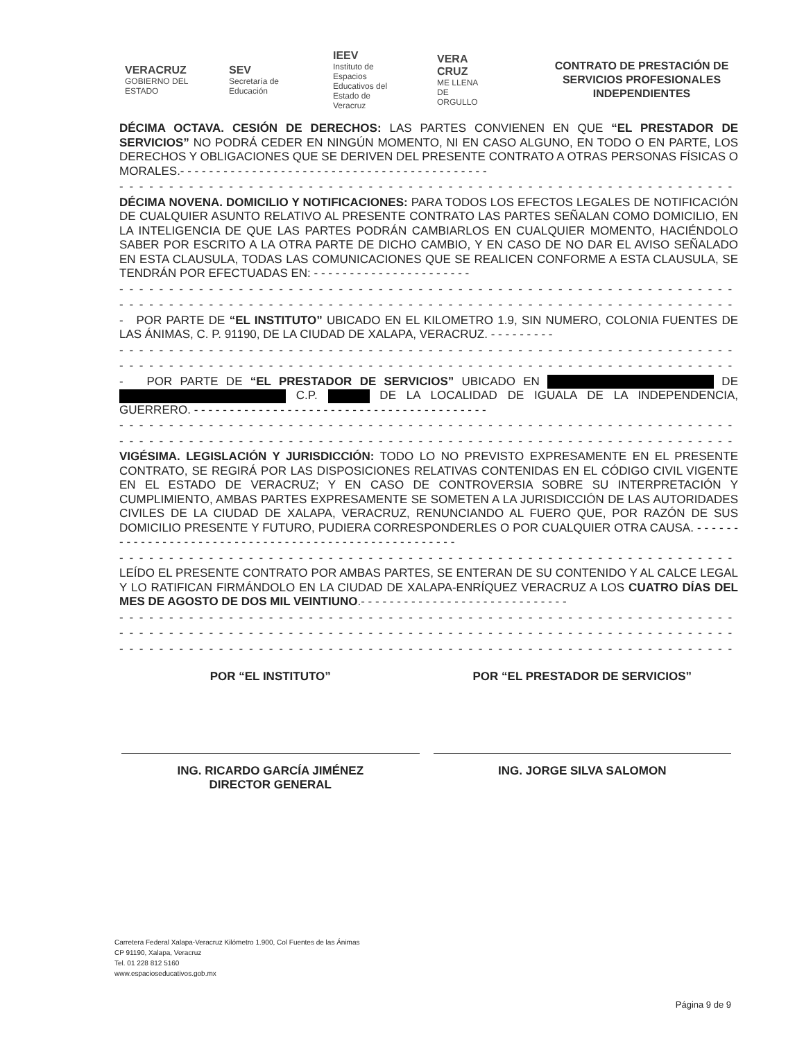VERACRUZ
GOBIERNO DEL ESTADO
SEV
Secretaría de Educación
IEEV
Instituto de Espacios Educativos del Estado de Veracruz
VERA CRUZ
ME LLENA DE ORGULLO
CONTRATO DE PRESTACIÓN DE SERVICIOS PROFESIONALES INDEPENDIENTES
DÉCIMA OCTAVA. CESIÓN DE DERECHOS: LAS PARTES CONVIENEN EN QUE “EL PRESTADOR DE SERVICIOS” NO PODRÁ CEDER EN NINGÚN MOMENTO, NI EN CASO ALGUNO, EN TODO O EN PARTE, LOS DERECHOS Y OBLIGACIONES QUE SE DERIVEN DEL PRESENTE CONTRATO A OTRAS PERSONAS FÍSICAS O MORALES.- - - - - - - - - - - - - - - - - - - - - - - - - - - - - - - - - - - - - - - - - - -
- - - - - - - - - - - - - - - - - - - - - - - - - - - - - - - - - - - - - - - - - - - - - - - - - - - - - - - - - - - - - - - - - - - - - - - - - - -
DÉCIMA NOVENA. DOMICILIO Y NOTIFICACIONES: PARA TODOS LOS EFECTOS LEGALES DE NOTIFICACIÓN DE CUALQUIER ASUNTO RELATIVO AL PRESENTE CONTRATO LAS PARTES SEÑALAN COMO DOMICILIO, EN LA INTELIGENCIA DE QUE LAS PARTES PODRÁN CAMBIARLOS EN CUALQUIER MOMENTO, HACIÉNDOLO SABER POR ESCRITO A LA OTRA PARTE DE DICHO CAMBIO, Y EN CASO DE NO DAR EL AVISO SEÑALADO EN ESTA CLAUSULA, TODAS LAS COMUNICACIONES QUE SE REALICEN CONFORME A ESTA CLAUSULA, SE TENDRÁN POR EFECTUADAS EN: - - - - - - - - - - - - - - - - - - - - - -
- - - - - - - - - - - - - - - - - - - - - - - - - - - - - - - - - - - - - - - - - - - - - - - - - - - - - - - - - - - - - - - - - - - - - - - - - - -
- - - - - - - - - - - - - - - - - - - - - - - - - - - - - - - - - - - - - - - - - - - - - - - - - - - - - - - - - - - - - - - - - - - - - - - - - - -
- POR PARTE DE “EL INSTITUTO” UBICADO EN EL KILOMETRO 1.9, SIN NUMERO, COLONIA FUENTES DE LAS ÁNIMAS, C. P. 91190, DE LA CIUDAD DE XALAPA, VERACRUZ. - - - - - - - - -
- - - - - - - - - - - - - - - - - - - - - - - - - - - - - - - - - - - - - - - - - - - - - - - - - - - - - - - - - - - - - - - -
- - - - - - - - - - - - - - - - - - - - - - - - - - - - - - - - - - - - - - - - - - - - - - - - - - - - - - - - - - - - - - - -
- POR PARTE DE “EL PRESTADOR DE SERVICIOS” UBICADO EN DE C.P. DE LA LOCALIDAD DE IGUALA DE LA INDEPENDENCIA, GUERRERO. - - - - - - - - - - - - - - - - - - - - - - - - - - - - - - - - - - - - - - - - -
- - - - - - - - - - - - - - - - - - - - - - - - - - - - - - - - - - - - - - - - - - - - - - - - - - - - - - - - - - - - - - - -
- - - - - - - - - - - - - - - - - - - - - - - - - - - - - - - - - - - - - - - - - - - - - - - - - - - - - - - - - - - - - - - -
VIGÉSIMA. LEGISLACIÓN Y JURISDICCIÓN: TODO LO NO PREVISTO EXPRESAMENTE EN EL PRESENTE CONTRATO, SE REGIRÁ POR LAS DISPOSICIONES RELATIVAS CONTENIDAS EN EL CÓDIGO CIVIL VIGENTE EN EL ESTADO DE VERACRUZ; Y EN CASO DE CONTROVERSIA SOBRE SU INTERPRETACIÓN Y CUMPLIMIENTO, AMBAS PARTES EXPRESAMENTE SE SOMETEN A LA JURISDICCIÓN DE LAS AUTORIDADES CIVILES DE LA CIUDAD DE XALAPA, VERACRUZ, RENUNCIANDO AL FUERO QUE, POR RAZÓN DE SUS DOMICILIO PRESENTE Y FUTURO, PUDIERA CORRESPONDERLES O POR CUALQUIER OTRA CAUSA. - - - - - - - - - - - - - - - - - - - - - - - - - - - - - - - - - - - - - - - - - - - - - - - - - - - - -
- - - - - - - - - - - - - - - - - - - - - - - - - - - - - - - - - - - - - - - - - - - - - - - - - - - - - - - - - - - - - - - - - - - - - - - - - - -
LEÍDO EL PRESENTE CONTRATO POR AMBAS PARTES, SE ENTERAN DE SU CONTENIDO Y AL CALCE LEGAL Y LO RATIFICAN FIRMÁNDOLO EN LA CIUDAD DE XALAPA-ENRÍQUEZ VERACRUZ A LOS CUATRO DÍAS DEL MES DE AGOSTO DE DOS MIL VEINTIUNO.- - - - - - - - - - - - - - - - - - - - - - - - - - - - -
- - - - - - - - - - - - - - - - - - - - - - - - - - - - - - - - - - - - - - - - - - - - - - - - - - - - - - - - - - - - - - - - - - - - - - - - - - -
- - - - - - - - - - - - - - - - - - - - - - - - - - - - - - - - - - - - - - - - - - - - - - - - - - - - - - - - - - - - - - - - - - - - - - - - - - -
- - - - - - - - - - - - - - - - - - - - - - - - - - - - - - - - - - - - - - - - - - - - - - - - - - - - - - - - - - - - - - - - - - - - - - - - - - -
POR “EL INSTITUTO”
ING. RICARDO GARCÍA JIMÉNEZ
DIRECTOR GENERAL
POR “EL PRESTADOR DE SERVICIOS”
ING. JORGE SILVA SALOMON
Carretera Federal Xalapa-Veracruz Kilómetro 1.900, Col Fuentes de las Ánimas
CP 91190, Xalapa, Veracruz
Tel. 01 228 812 5160
www.espacioseducativos.gob.mx
Página 9 de 9